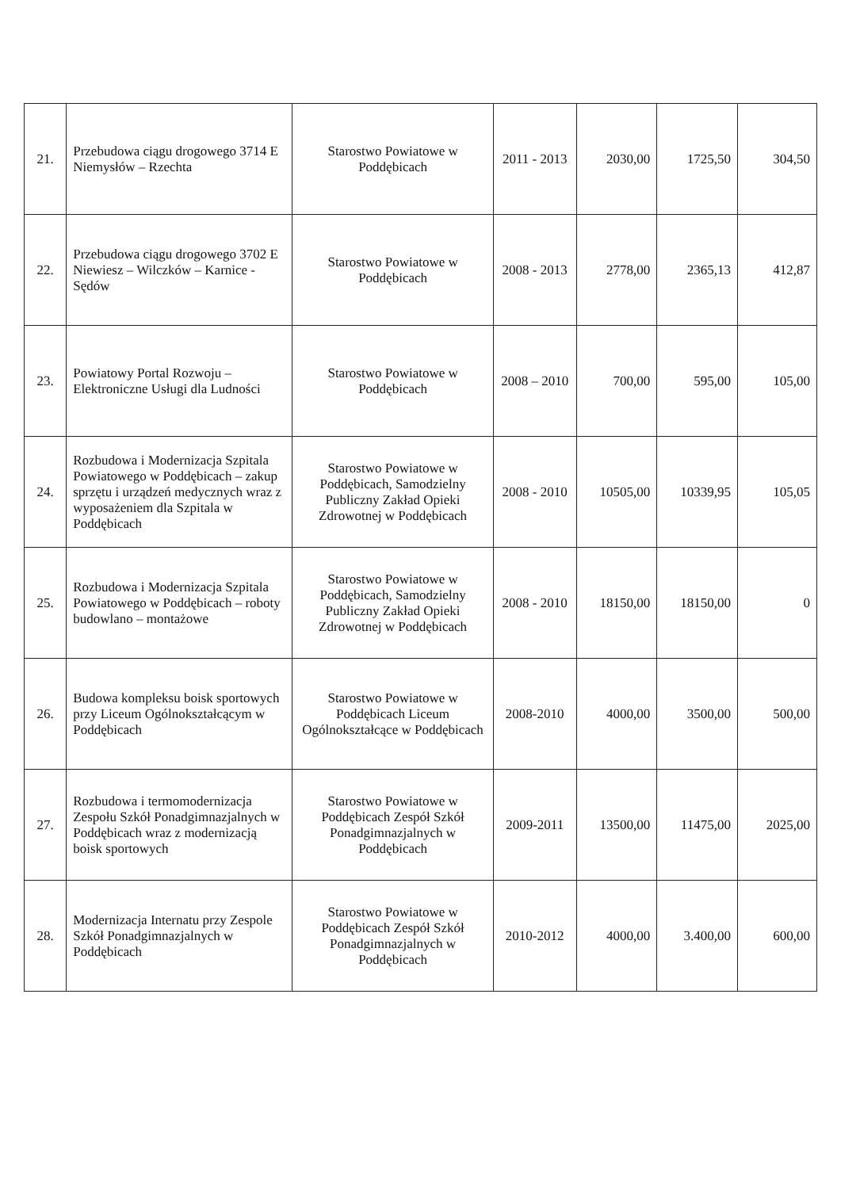| 21. | Przebudowa ciągu drogowego 3714 E Niemysłów – Rzechta | Starostwo Powiatowe w Poddębicach | 2011 - 2013 | 2030,00 | 1725,50 | 304,50 |
| 22. | Przebudowa ciągu drogowego 3702 E Niewiesz – Wilczków – Karnice - Sędów | Starostwo Powiatowe w Poddębicach | 2008 - 2013 | 2778,00 | 2365,13 | 412,87 |
| 23. | Powiatowy Portal Rozwoju – Elektroniczne Usługi dla Ludności | Starostwo Powiatowe w Poddębicach | 2008 – 2010 | 700,00 | 595,00 | 105,00 |
| 24. | Rozbudowa i Modernizacja Szpitala Powiatowego w Poddębicach – zakup sprzętu i urządzeń medycznych wraz z wyposażeniem dla Szpitala w Poddębicach | Starostwo Powiatowe w Poddębicach, Samodzielny Publiczny Zakład Opieki Zdrowotnej w Poddębicach | 2008 - 2010 | 10505,00 | 10339,95 | 105,05 |
| 25. | Rozbudowa i Modernizacja Szpitala Powiatowego w Poddębicach – roboty budowlano – montażowe | Starostwo Powiatowe w Poddębicach, Samodzielny Publiczny Zakład Opieki Zdrowotnej w Poddębicach | 2008 - 2010 | 18150,00 | 18150,00 | 0 |
| 26. | Budowa kompleksu boisk sportowych przy Liceum Ogólnokształcącym w Poddębicach | Starostwo Powiatowe w Poddębicach Liceum Ogólnokształcące w Poddębicach | 2008-2010 | 4000,00 | 3500,00 | 500,00 |
| 27. | Rozbudowa i termomodernizacja Zespołu Szkół Ponadgimnazjalnych w Poddębicach wraz z modernizacją boisk sportowych | Starostwo Powiatowe w Poddębicach Zespół Szkół Ponadgimnazjalnych w Poddębicach | 2009-2011 | 13500,00 | 11475,00 | 2025,00 |
| 28. | Modernizacja Internatu przy Zespole Szkół Ponadgimnazjalnych w Poddębicach | Starostwo Powiatowe w Poddębicach Zespół Szkół Ponadgimnazjalnych w Poddębicach | 2010-2012 | 4000,00 | 3.400,00 | 600,00 |